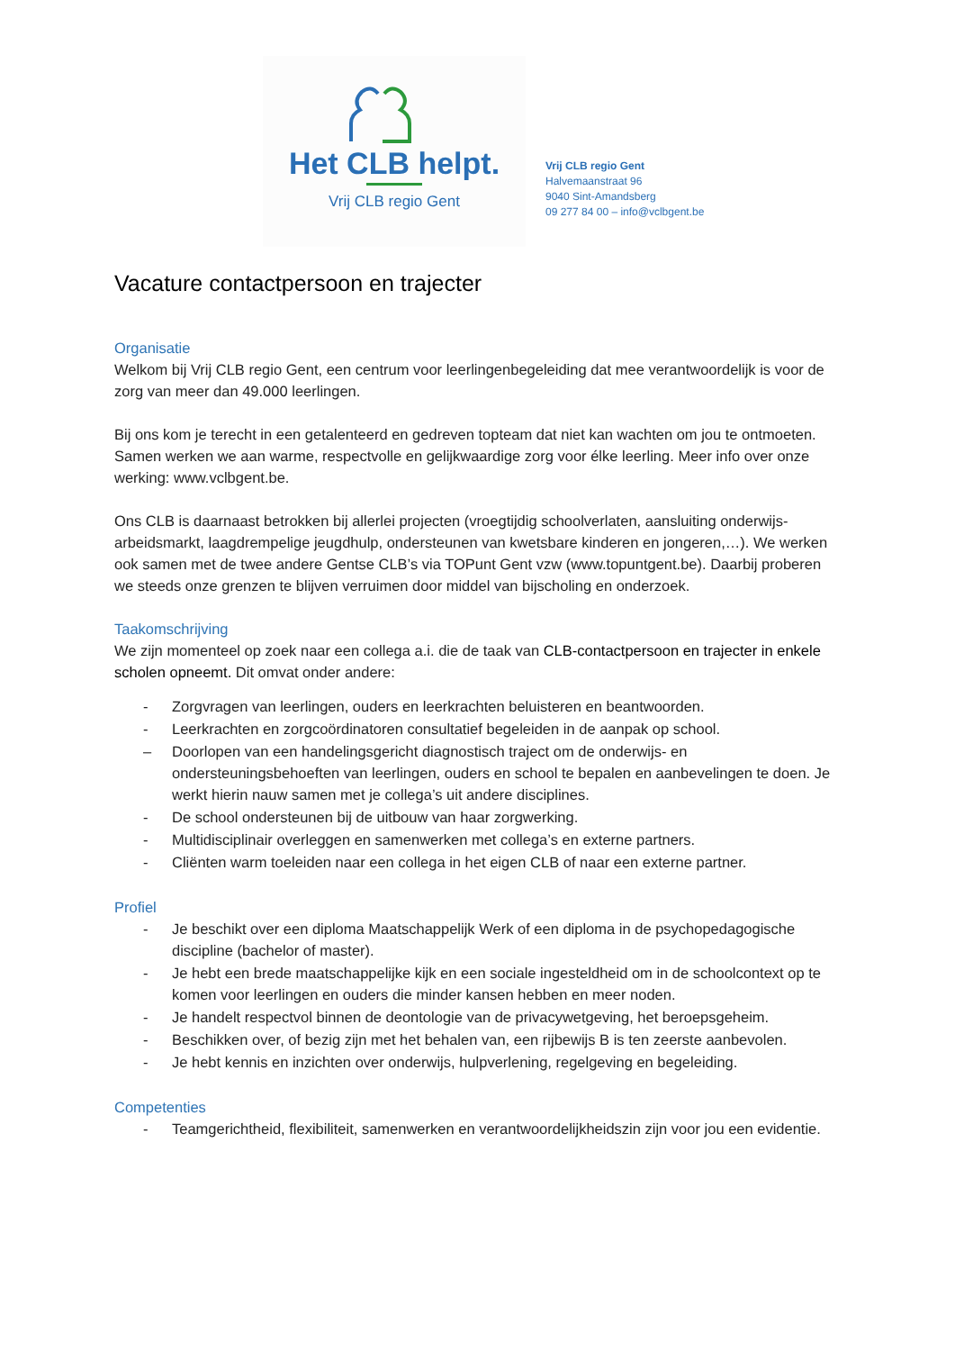Het CLB helpt.
Vrij CLB regio Gent
Vrij CLB regio Gent
Halvemaanstraat 96
9040 Sint-Amandsberg
09 277 84 00 – info@vclbgent.be
Vacature contactpersoon en trajecter
Organisatie
Welkom bij Vrij CLB regio Gent, een centrum voor leerlingenbegeleiding dat mee verantwoordelijk is voor de zorg van meer dan 49.000 leerlingen.
Bij ons kom je terecht in een getalenteerd en gedreven topteam dat niet kan wachten om jou te ontmoeten. Samen werken we aan warme, respectvolle en gelijkwaardige zorg voor élke leerling. Meer info over onze werking: www.vclbgent.be.
Ons CLB is daarnaast betrokken bij allerlei projecten (vroegtijdig schoolverlaten, aansluiting onderwijs-arbeidsmarkt, laagdrempelige jeugdhulp, ondersteunen van kwetsbare kinderen en jongeren,…). We werken ook samen met de twee andere Gentse CLB’s via TOPunt Gent vzw (www.topuntgent.be). Daarbij proberen we steeds onze grenzen te blijven verruimen door middel van bijscholing en onderzoek.
Taakomschrijving
We zijn momenteel op zoek naar een collega a.i. die de taak van CLB-contactpersoon en trajecter in enkele scholen opneemt. Dit omvat onder andere:
- Zorgvragen van leerlingen, ouders en leerkrachten beluisteren en beantwoorden.
- Leerkrachten en zorgcoördinatoren consultatief begeleiden in de aanpak op school.
– Doorlopen van een handelingsgericht diagnostisch traject om de onderwijs- en ondersteuningsbehoeften van leerlingen, ouders en school te bepalen en aanbevelingen te doen. Je werkt hierin nauw samen met je collega’s uit andere disciplines.
- De school ondersteunen bij de uitbouw van haar zorgwerking.
- Multidisciplinair overleggen en samenwerken met collega’s en externe partners.
- Cliënten warm toeleiden naar een collega in het eigen CLB of naar een externe partner.
Profiel
- Je beschikt over een diploma Maatschappelijk Werk of een diploma in de psychopedagogische discipline (bachelor of master).
- Je hebt een brede maatschappelijke kijk en een sociale ingesteldheid om in de schoolcontext op te komen voor leerlingen en ouders die minder kansen hebben en meer noden.
- Je handelt respectvol binnen de deontologie van de privacywetgeving, het beroepsgeheim.
- Beschikken over, of bezig zijn met het behalen van, een rijbewijs B is ten zeerste aanbevolen.
- Je hebt kennis en inzichten over onderwijs, hulpverlening, regelgeving en begeleiding.
Competenties
- Teamgerichtheid, flexibiliteit, samenwerken en verantwoordelijkheidszin zijn voor jou een evidentie.